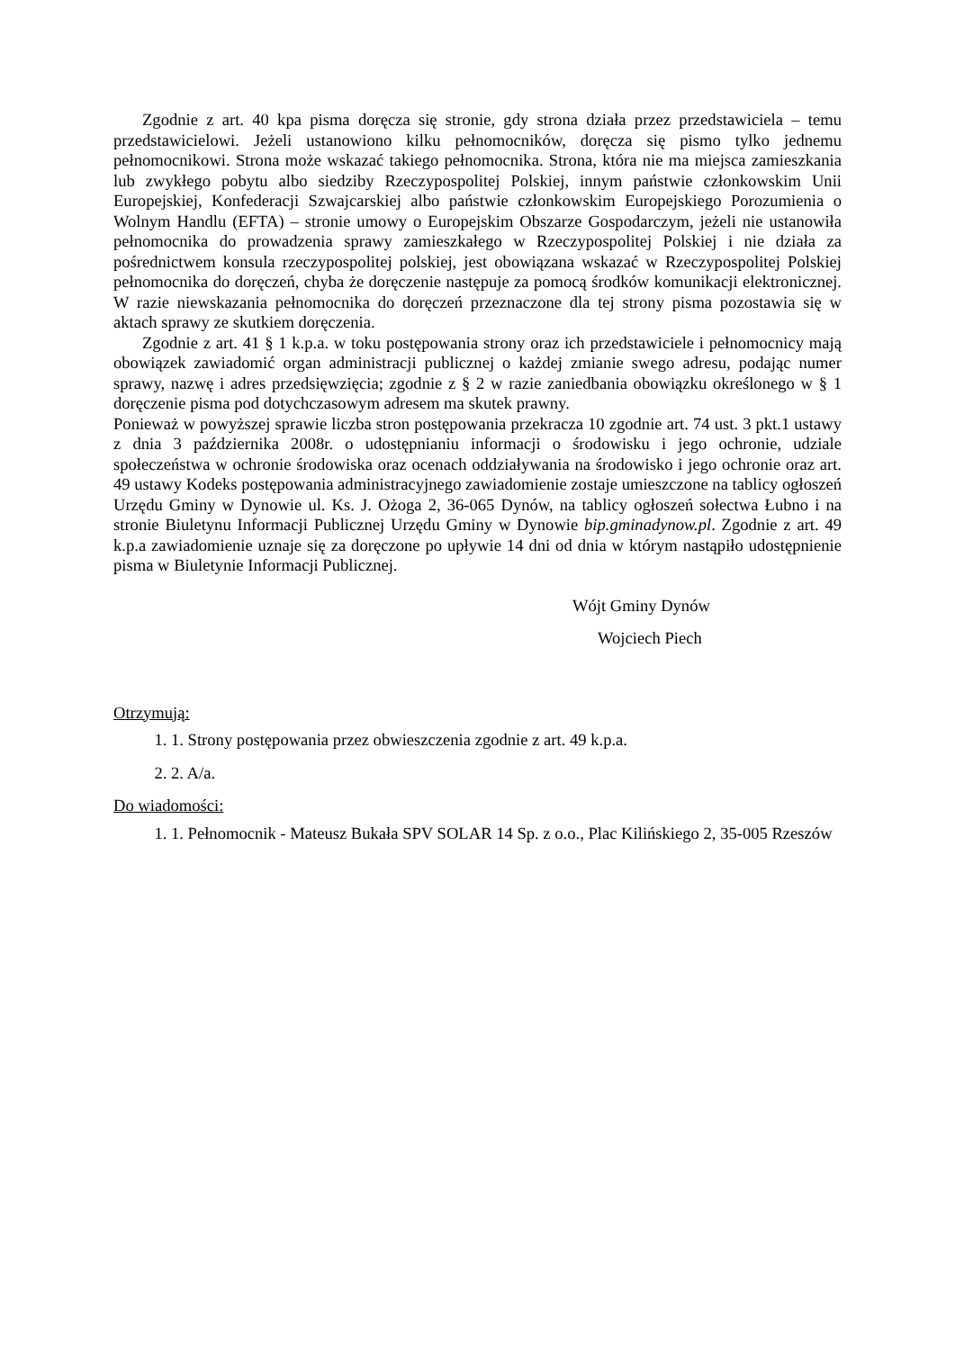Zgodnie z art. 40 kpa pisma doręcza się stronie, gdy strona działa przez przedstawiciela – temu przedstawicielowi. Jeżeli ustanowiono kilku pełnomocników, doręcza się pismo tylko jednemu pełnomocnikowi. Strona może wskazać takiego pełnomocnika. Strona, która nie ma miejsca zamieszkania lub zwykłego pobytu albo siedziby Rzeczypospolitej Polskiej, innym państwie członkowskim Unii Europejskiej, Konfederacji Szwajcarskiej albo państwie członkowskim Europejskiego Porozumienia o Wolnym Handlu (EFTA) – stronie umowy o Europejskim Obszarze Gospodarczym, jeżeli nie ustanowiła pełnomocnika do prowadzenia sprawy zamieszkałego w Rzeczypospolitej Polskiej i nie działa za pośrednictwem konsula rzeczypospolitej polskiej, jest obowiązana wskazać w Rzeczypospolitej Polskiej pełnomocnika do doręczeń, chyba że doręczenie następuje za pomocą środków komunikacji elektronicznej. W razie niewskazania pełnomocnika do doręczeń przeznaczone dla tej strony pisma pozostawia się w aktach sprawy ze skutkiem doręczenia.
Zgodnie z art. 41 § 1 k.p.a. w toku postępowania strony oraz ich przedstawiciele i pełnomocnicy mają obowiązek zawiadomić organ administracji publicznej o każdej zmianie swego adresu, podając numer sprawy, nazwę i adres przedsięwzięcia; zgodnie z § 2 w razie zaniedbania obowiązku określonego w § 1 doręczenie pisma pod dotychczasowym adresem ma skutek prawny.
Ponieważ w powyższej sprawie liczba stron postępowania przekracza 10 zgodnie art. 74 ust. 3 pkt.1 ustawy z dnia 3 października 2008r. o udostępnianiu informacji o środowisku i jego ochronie, udziale społeczeństwa w ochronie środowiska oraz ocenach oddziaływania na środowisko i jego ochronie oraz art. 49 ustawy Kodeks postępowania administracyjnego zawiadomienie zostaje umieszczone na tablicy ogłoszeń Urzędu Gminy w Dynowie ul. Ks. J. Ożoga 2, 36-065 Dynów, na tablicy ogłoszeń sołectwa Łubno i na stronie Biuletynu Informacji Publicznej Urzędu Gminy w Dynowie bip.gminadynow.pl. Zgodnie z art. 49 k.p.a zawiadomienie uznaje się za doręczone po upływie 14 dni od dnia w którym nastąpiło udostępnienie pisma w Biuletynie Informacji Publicznej.
Wójt Gminy Dynów
Wojciech Piech
Otrzymują:
1. 1. Strony postępowania przez obwieszczenia zgodnie z art. 49 k.p.a.
2. 2. A/a.
Do wiadomości:
1. 1. Pełnomocnik - Mateusz Bukała SPV SOLAR 14 Sp. z o.o., Plac Kilińskiego 2, 35-005 Rzeszów